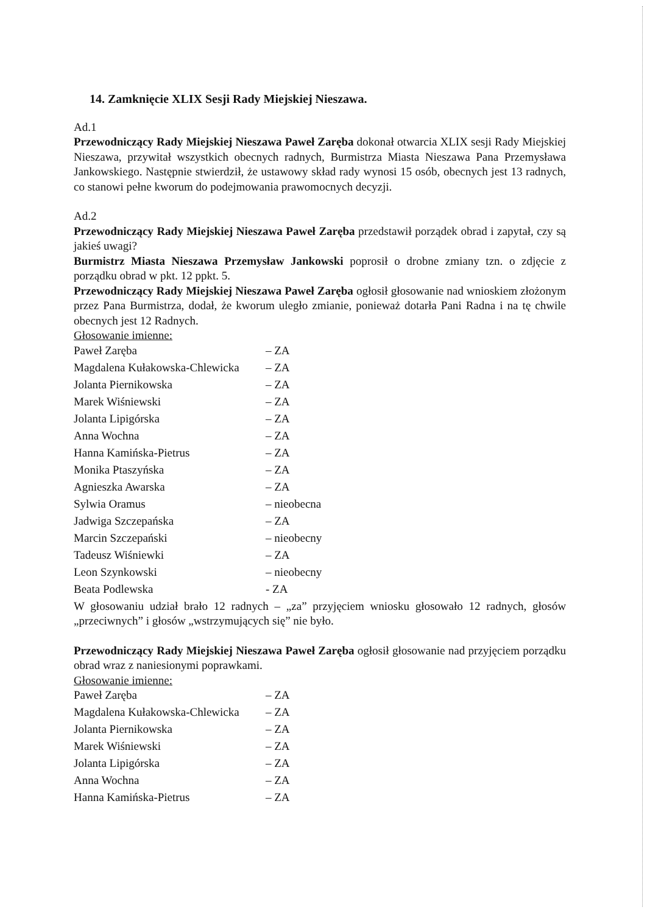14. Zamknięcie XLIX Sesji Rady Miejskiej Nieszawa.
Ad.1
Przewodniczący Rady Miejskiej Nieszawa Paweł Zaręba dokonał otwarcia XLIX sesji Rady Miejskiej Nieszawa, przywitał wszystkich obecnych radnych, Burmistrza Miasta Nieszawa Pana Przemysława Jankowskiego. Następnie stwierdził, że ustawowy skład rady wynosi 15 osób, obecnych jest 13 radnych, co stanowi pełne kworum do podejmowania prawomocnych decyzji.
Ad.2
Przewodniczący Rady Miejskiej Nieszawa Paweł Zaręba przedstawił porządek obrad i zapytał, czy są jakieś uwagi?
Burmistrz Miasta Nieszawa Przemysław Jankowski poprosił o drobne zmiany tzn. o zdjęcie z porządku obrad w pkt. 12 ppkt. 5.
Przewodniczący Rady Miejskiej Nieszawa Paweł Zaręba ogłosił głosowanie nad wnioskiem złożonym przez Pana Burmistrza, dodał, że kworum uległo zmianie, ponieważ dotarła Pani Radna i na tę chwile obecnych jest 12 Radnych.
Głosowanie imienne:
| Paweł Zaręba | – ZA |
| Magdalena Kułakowska-Chlewicka | – ZA |
| Jolanta Piernikowska | – ZA |
| Marek Wiśniewski | – ZA |
| Jolanta Lipigórska | – ZA |
| Anna Wochna | – ZA |
| Hanna Kamińska-Pietrus | – ZA |
| Monika Ptaszyńska | – ZA |
| Agnieszka Awarska | – ZA |
| Sylwia Oramus | – nieobecna |
| Jadwiga Szczepańska | – ZA |
| Marcin Szczepański | – nieobecny |
| Tadeusz Wiśniewki | – ZA |
| Leon Szynkowski | – nieobecny |
| Beata Podlewska | - ZA |
W głosowaniu udział brało 12 radnych – „za” przyjęciem wniosku głosowało 12 radnych, głosów „przeciwnych” i głosów „wstrzymujących się” nie było.
Przewodniczący Rady Miejskiej Nieszawa Paweł Zaręba ogłosił głosowanie nad przyjęciem porządku obrad wraz z naniesionymi poprawkami.
Głosowanie imienne:
| Paweł Zaręba | – ZA |
| Magdalena Kułakowska-Chlewicka | – ZA |
| Jolanta Piernikowska | – ZA |
| Marek Wiśniewski | – ZA |
| Jolanta Lipigórska | – ZA |
| Anna Wochna | – ZA |
| Hanna Kamińska-Pietrus | – ZA |